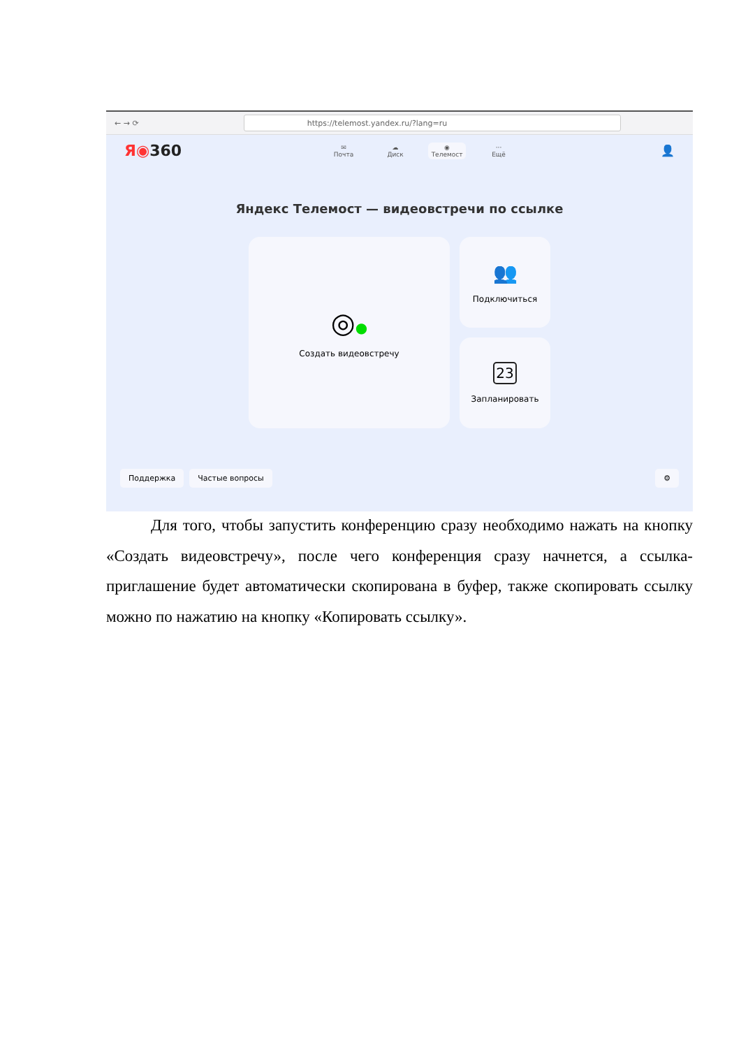← → ⟳
https://telemost.yandex.ru/?lang=ru
Я◉360
✉
Почта
☁
Диск
◉
Телемост
···
Ещё
👤
Яндекс Телемост — видеовстречи по ссылке
◎●
Создать видеовстречу
👥
Подключиться
23
Запланировать
Поддержка Частые вопросы ⚙
Для того, чтобы запустить конференцию сразу необходимо нажать на кнопку «Создать видеовстречу», после чего конференция сразу начнется, а ссылка-приглашение будет автоматически скопирована в буфер, также скопировать ссылку можно по нажатию на кнопку «Копировать ссылку».